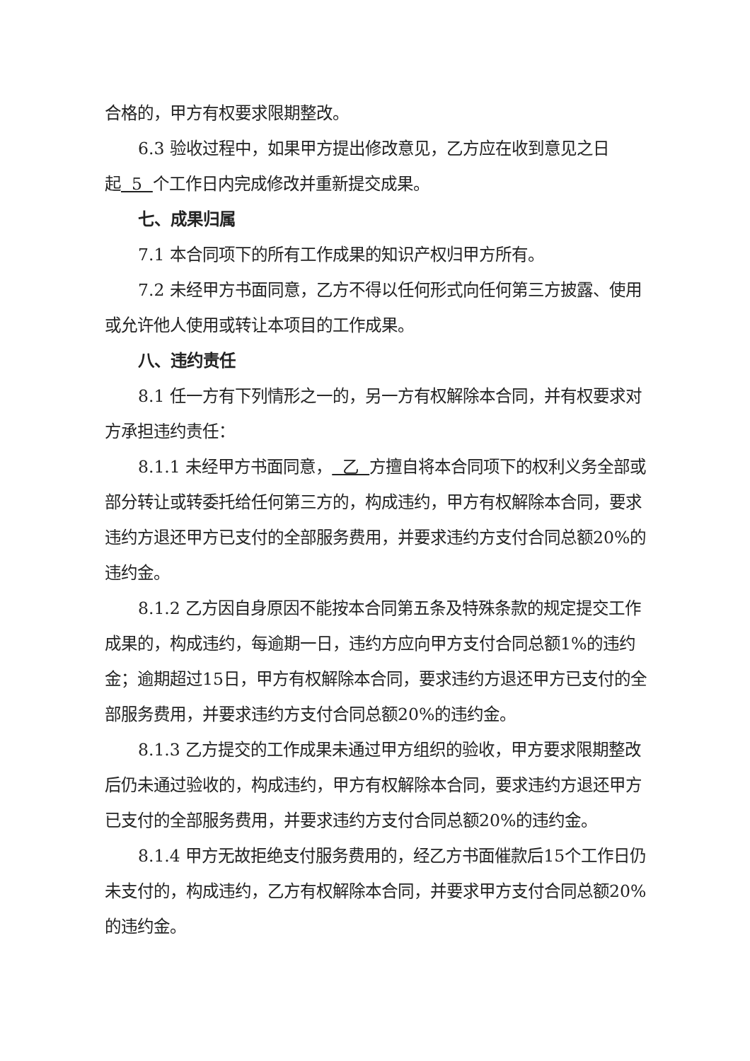合格的，甲方有权要求限期整改。
6.3 验收过程中，如果甲方提出修改意见，乙方应在收到意见之日起 5 个工作日内完成修改并重新提交成果。
七、成果归属
7.1 本合同项下的所有工作成果的知识产权归甲方所有。
7.2 未经甲方书面同意，乙方不得以任何形式向任何第三方披露、使用或允许他人使用或转让本项目的工作成果。
八、违约责任
8.1 任一方有下列情形之一的，另一方有权解除本合同，并有权要求对方承担违约责任：
8.1.1 未经甲方书面同意， 乙 方擅自将本合同项下的权利义务全部或部分转让或转委托给任何第三方的，构成违约，甲方有权解除本合同，要求违约方退还甲方已支付的全部服务费用，并要求违约方支付合同总额20%的违约金。
8.1.2 乙方因自身原因不能按本合同第五条及特殊条款的规定提交工作成果的，构成违约，每逾期一日，违约方应向甲方支付合同总额1%的违约金；逾期超过15日，甲方有权解除本合同，要求违约方退还甲方已支付的全部服务费用，并要求违约方支付合同总额20%的违约金。
8.1.3 乙方提交的工作成果未通过甲方组织的验收，甲方要求限期整改后仍未通过验收的，构成违约，甲方有权解除本合同，要求违约方退还甲方已支付的全部服务费用，并要求违约方支付合同总额20%的违约金。
8.1.4 甲方无故拒绝支付服务费用的，经乙方书面催款后15个工作日仍未支付的，构成违约，乙方有权解除本合同，并要求甲方支付合同总额20%的违约金。